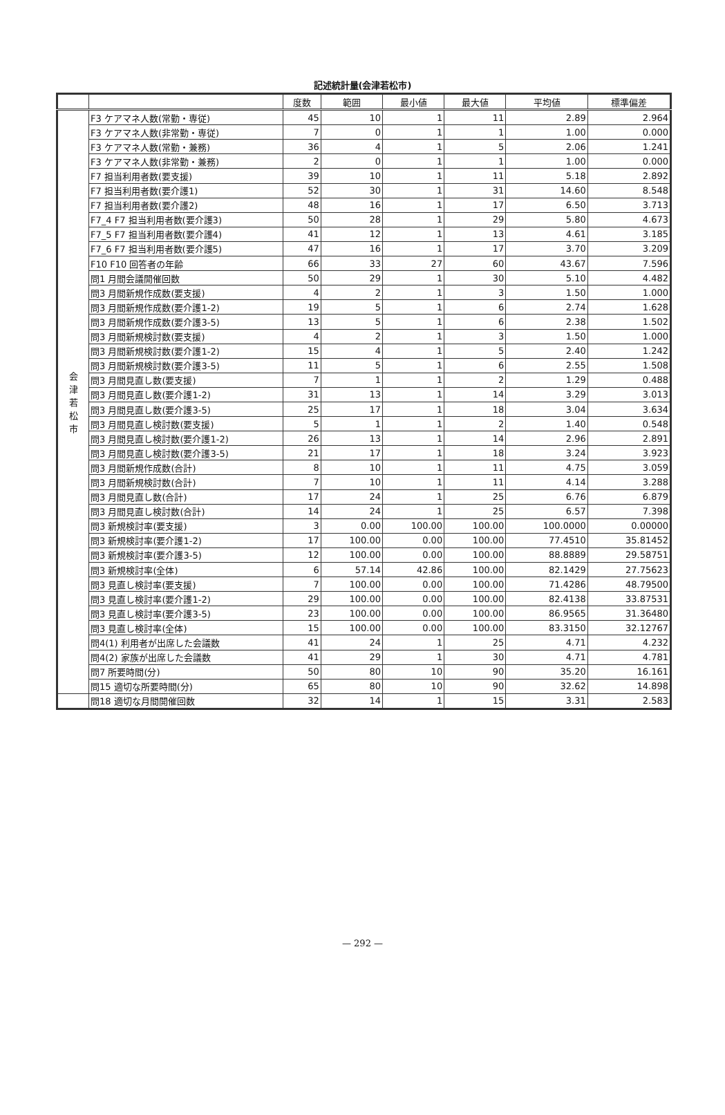記述統計量(会津若松市)
| | | 度数 | 範囲 | 最小値 | 最大値 | 平均値 | 標準偏差 |
| --- | --- | --- | --- | --- | --- | --- | --- |
| 会 津 若 松 市 | F3 ケアマネ人数(常勤・専従) | 45 | 10 | 1 | 11 | 2.89 | 2.964 |
| | F3 ケアマネ人数(非常勤・専従) | 7 | 0 | 1 | 1 | 1.00 | 0.000 |
| | F3 ケアマネ人数(常勤・兼務) | 36 | 4 | 1 | 5 | 2.06 | 1.241 |
| | F3 ケアマネ人数(非常勤・兼務) | 2 | 0 | 1 | 1 | 1.00 | 0.000 |
| | F7 担当利用者数(要支援) | 39 | 10 | 1 | 11 | 5.18 | 2.892 |
| | F7 担当利用者数(要介護1) | 52 | 30 | 1 | 31 | 14.60 | 8.548 |
| | F7 担当利用者数(要介護2) | 48 | 16 | 1 | 17 | 6.50 | 3.713 |
| | F7_4 F7 担当利用者数(要介護3) | 50 | 28 | 1 | 29 | 5.80 | 4.673 |
| | F7_5 F7 担当利用者数(要介護4) | 41 | 12 | 1 | 13 | 4.61 | 3.185 |
| | F7_6 F7 担当利用者数(要介護5) | 47 | 16 | 1 | 17 | 3.70 | 3.209 |
| | F10 F10 回答者の年齢 | 66 | 33 | 27 | 60 | 43.67 | 7.596 |
| | 問1 月間会議開催回数 | 50 | 29 | 1 | 30 | 5.10 | 4.482 |
| | 問3 月間新規作成数(要支援) | 4 | 2 | 1 | 3 | 1.50 | 1.000 |
| | 問3 月間新規作成数(要介護1-2) | 19 | 5 | 1 | 6 | 2.74 | 1.628 |
| | 問3 月間新規作成数(要介護3-5) | 13 | 5 | 1 | 6 | 2.38 | 1.502 |
| | 問3 月間新規検討数(要支援) | 4 | 2 | 1 | 3 | 1.50 | 1.000 |
| | 問3 月間新規検討数(要介護1-2) | 15 | 4 | 1 | 5 | 2.40 | 1.242 |
| | 問3 月間新規検討数(要介護3-5) | 11 | 5 | 1 | 6 | 2.55 | 1.508 |
| | 問3 月間見直し数(要支援) | 7 | 1 | 1 | 2 | 1.29 | 0.488 |
| | 問3 月間見直し数(要介護1-2) | 31 | 13 | 1 | 14 | 3.29 | 3.013 |
| | 問3 月間見直し数(要介護3-5) | 25 | 17 | 1 | 18 | 3.04 | 3.634 |
| | 問3 月間見直し検討数(要支援) | 5 | 1 | 1 | 2 | 1.40 | 0.548 |
| | 問3 月間見直し検討数(要介護1-2) | 26 | 13 | 1 | 14 | 2.96 | 2.891 |
| | 問3 月間見直し検討数(要介護3-5) | 21 | 17 | 1 | 18 | 3.24 | 3.923 |
| | 問3 月間新規作成数(合計) | 8 | 10 | 1 | 11 | 4.75 | 3.059 |
| | 問3 月間新規検討数(合計) | 7 | 10 | 1 | 11 | 4.14 | 3.288 |
| | 問3 月間見直し数(合計) | 17 | 24 | 1 | 25 | 6.76 | 6.879 |
| | 問3 月間見直し検討数(合計) | 14 | 24 | 1 | 25 | 6.57 | 7.398 |
| | 問3 新規検討率(要支援) | 3 | 0.00 | 100.00 | 100.00 | 100.0000 | 0.00000 |
| | 問3 新規検討率(要介護1-2) | 17 | 100.00 | 0.00 | 100.00 | 77.4510 | 35.81452 |
| | 問3 新規検討率(要介護3-5) | 12 | 100.00 | 0.00 | 100.00 | 88.8889 | 29.58751 |
| | 問3 新規検討率(全体) | 6 | 57.14 | 42.86 | 100.00 | 82.1429 | 27.75623 |
| | 問3 見直し検討率(要支援) | 7 | 100.00 | 0.00 | 100.00 | 71.4286 | 48.79500 |
| | 問3 見直し検討率(要介護1-2) | 29 | 100.00 | 0.00 | 100.00 | 82.4138 | 33.87531 |
| | 問3 見直し検討率(要介護3-5) | 23 | 100.00 | 0.00 | 100.00 | 86.9565 | 31.36480 |
| | 問3 見直し検討率(全体) | 15 | 100.00 | 0.00 | 100.00 | 83.3150 | 32.12767 |
| | 問4(1) 利用者が出席した会議数 | 41 | 24 | 1 | 25 | 4.71 | 4.232 |
| | 問4(2) 家族が出席した会議数 | 41 | 29 | 1 | 30 | 4.71 | 4.781 |
| | 問7 所要時間(分) | 50 | 80 | 10 | 90 | 35.20 | 16.161 |
| | 問15 適切な所要時間(分) | 65 | 80 | 10 | 90 | 32.62 | 14.898 |
| | 問18 適切な月間開催回数 | 32 | 14 | 1 | 15 | 3.31 | 2.583 |
— 292 —